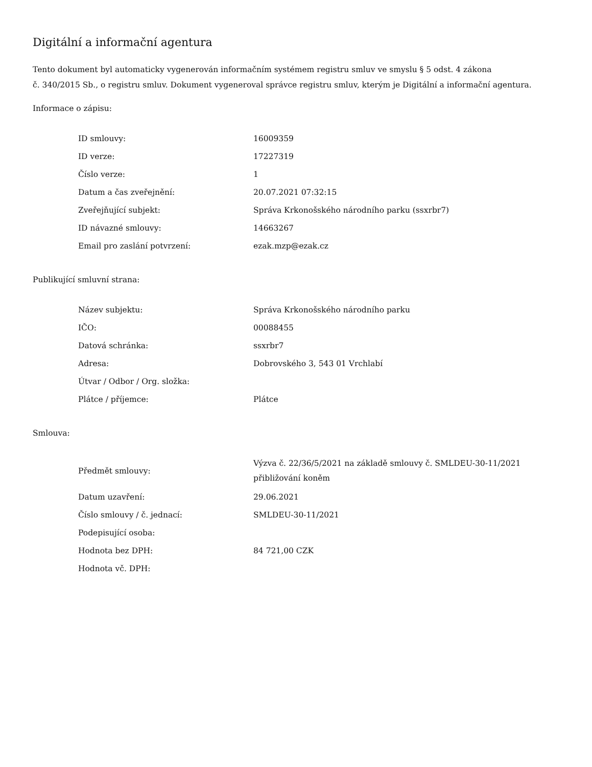Digitální a informační agentura
Tento dokument byl automaticky vygenerován informačním systémem registru smluv ve smyslu § 5 odst. 4 zákona
č. 340/2015 Sb., o registru smluv. Dokument vygeneroval správce registru smluv, kterým je Digitální a informační agentura.
Informace o zápisu:
| ID smlouvy: | 16009359 |
| ID verze: | 17227319 |
| Číslo verze: | 1 |
| Datum a čas zveřejnění: | 20.07.2021 07:32:15 |
| Zveřejňující subjekt: | Správa Krkonošského národního parku (ssxrbr7) |
| ID návazné smlouvy: | 14663267 |
| Email pro zaslání potvrzení: | ezak.mzp@ezak.cz |
Publikující smluvní strana:
| Název subjektu: | Správa Krkonošského národního parku |
| IČO: | 00088455 |
| Datová schránka: | ssxrbr7 |
| Adresa: | Dobrovského 3, 543 01 Vrchlabí |
| Útvar / Odbor / Org. složka: | |
| Plátce / příjemce: | Plátce |
Smlouva:
| Předmět smlouvy: | Výzva č. 22/36/5/2021 na základě smlouvy č. SMLDEU-30-11/2021 přibližování koněm |
| Datum uzavření: | 29.06.2021 |
| Číslo smlouvy / č. jednací: | SMLDEU-30-11/2021 |
| Podepisující osoba: | |
| Hodnota bez DPH: | 84 721,00 CZK |
| Hodnota vč. DPH: | |